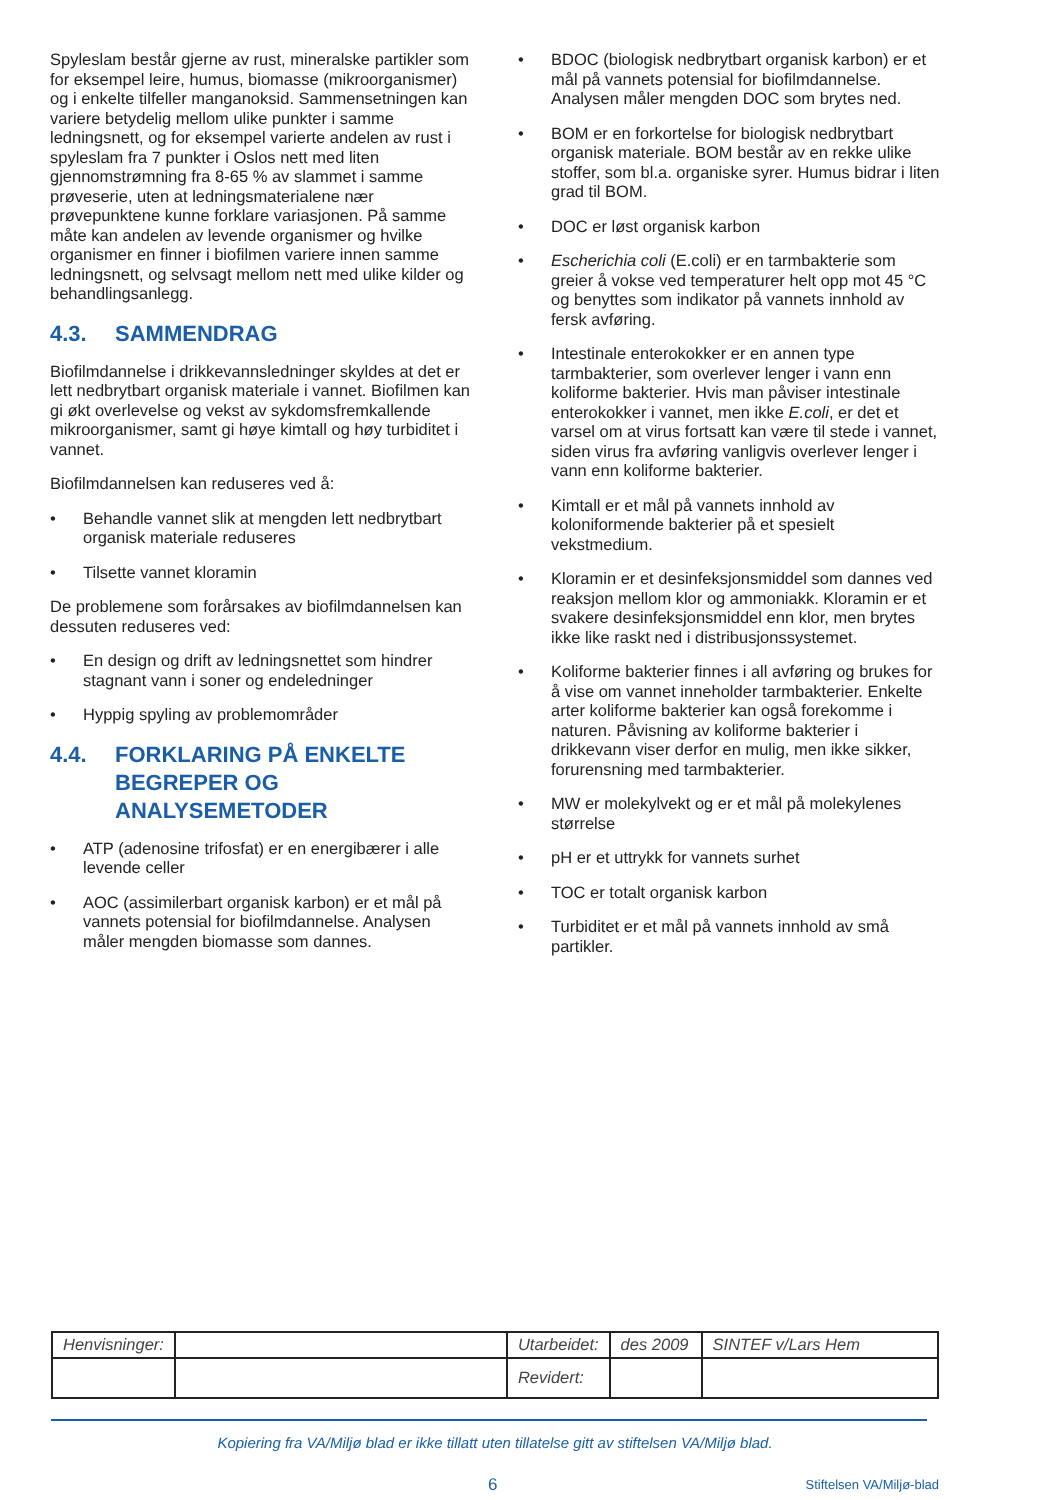Spyleslam består gjerne av rust, mineralske partikler som for eksempel leire, humus, biomasse (mikroorganismer) og i enkelte tilfeller manganoksid. Sammensetningen kan variere betydelig mellom ulike punkter i samme ledningsnett, og for eksempel varierte andelen av rust i spyleslam fra 7 punkter i Oslos nett med liten gjennomstrømning fra 8-65 % av slammet i samme prøveserie, uten at ledningsmaterialene nær prøvepunktene kunne forklare variasjonen. På samme måte kan andelen av levende organismer og hvilke organismer en finner i biofilmen variere innen samme ledningsnett, og selvsagt mellom nett med ulike kilder og behandlingsanlegg.
4.3. SAMMENDRAG
Biofilmdannelse i drikkevannsledninger skyldes at det er lett nedbrytbart organisk materiale i vannet. Biofilmen kan gi økt overlevelse og vekst av sykdomsfremkallende mikroorganismer, samt gi høye kimtall og høy turbiditet i vannet.
Biofilmdannelsen kan reduseres ved å:
• Behandle vannet slik at mengden lett nedbrytbart organisk materiale reduseres
• Tilsette vannet kloramin
De problemene som forårsakes av biofilmdannelsen kan dessuten reduseres ved:
• En design og drift av ledningsnettet som hindrer stagnant vann i soner og endeledninger
• Hyppig spyling av problemområder
4.4. FORKLARING PÅ ENKELTE BEGREPER OG ANALYSEMETODER
• ATP (adenosine trifosfat) er en energibærer i alle levende celler
• AOC (assimilerbart organisk karbon) er et mål på vannets potensial for biofilmdannelse. Analysen måler mengden biomasse som dannes.
• BDOC (biologisk nedbrytbart organisk karbon) er et mål på vannets potensial for biofilmdannelse. Analysen måler mengden DOC som brytes ned.
• BOM er en forkortelse for biologisk nedbrytbart organisk materiale. BOM består av en rekke ulike stoffer, som bl.a. organiske syrer. Humus bidrar i liten grad til BOM.
• DOC er løst organisk karbon
• Escherichia coli (E.coli) er en tarmbakterie som greier å vokse ved temperaturer helt opp mot 45 °C og benyttes som indikator på vannets innhold av fersk avføring.
• Intestinale enterokokker er en annen type tarmbakterier, som overlever lenger i vann enn koliforme bakterier. Hvis man påviser intestinale enterokokker i vannet, men ikke E.coli, er det et varsel om at virus fortsatt kan være til stede i vannet, siden virus fra avføring vanligvis overlever lenger i vann enn koliforme bakterier.
• Kimtall er et mål på vannets innhold av koloniformende bakterier på et spesielt vekstmedium.
• Kloramin er et desinfeksjonsmiddel som dannes ved reaksjon mellom klor og ammoniakk. Kloramin er et svakere desinfeksjonsmiddel enn klor, men brytes ikke like raskt ned i distribusjonssystemet.
• Koliforme bakterier finnes i all avføring og brukes for å vise om vannet inneholder tarmbakterier. Enkelte arter koliforme bakterier kan også forekomme i naturen. Påvisning av koliforme bakterier i drikkevann viser derfor en mulig, men ikke sikker, forurensning med tarmbakterier.
• MW er molekylvekt og er et mål på molekylenes størrelse
• pH er et uttrykk for vannets surhet
• TOC er totalt organisk karbon
• Turbiditet er et mål på vannets innhold av små partikler.
| Henvisninger: | | Utarbeidet: | des 2009 | SINTEF v/Lars Hem |
| | | Revidert: | | |
Kopiering fra VA/Miljø blad er ikke tillatt uten tillatelse gitt av stiftelsen VA/Miljø blad.
6 Stiftelsen VA/Miljø-blad